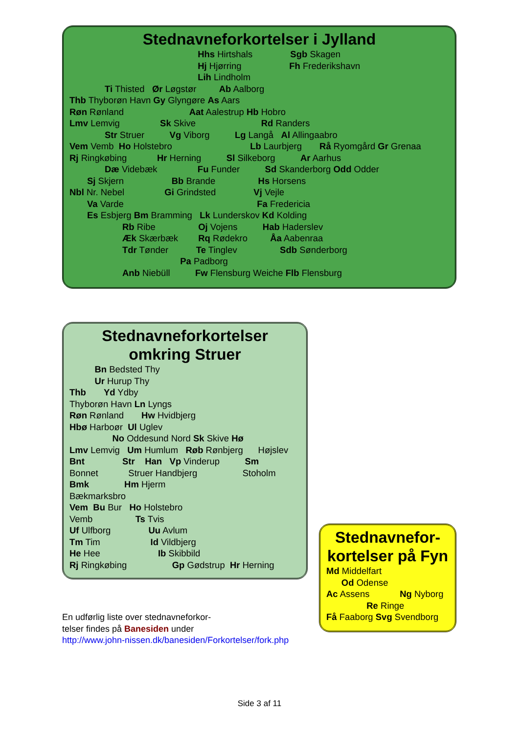Stednavneforkortelser i Jylland
Hhs Hirtshals Sgb Skagen Hj Hjørring Fh Frederikshavn Lih Lindholm Ti Thisted Ør Løgstør Ab Aalborg Thb Thyborøn Havn Gy Glyngøre As Aars Røn Rønland Aat Aalestrup Hb Hobro Lmv Lemvig Sk Skive Rd Randers Str Struer Vg Viborg Lg Langå Al Allingaabro Vem Vemb Ho Holstebro Lb Laurbjerg Rå Ryomgård Gr Grenaa Rj Ringkøbing Hr Herning Sl Silkeborg Ar Aarhus Dæ Videbæk Fu Funder Sd Skanderborg Odd Odder Sj Skjern Bb Brande Hs Horsens Nbl Nr. Nebel Gi Grindsted Vj Vejle Va Varde Fa Fredericia Es Esbjerg Bm Bramming Lk Lunderskov Kd Kolding Rb Ribe Oj Vojens Hab Haderslev Æk Skærbæk Rq Rødekro Åa Aabenraa Tdr Tønder Te Tinglev Sdb Sønderborg Pa Padborg Anb Niebüll Fw Flensburg Weiche Flb Flensburg
Stednavneforkortelser
omkring Struer
Bn Bedsted Thy Ur Hurup Thy Thb Yd Ydby Thyborøn Havn Ln Lyngs Røn Rønland Hw Hvidbjerg Hbø Harboør Ul Uglev No Oddesund Nord Sk Skive Hø Lmv Lemvig Um Humlum Røb Rønbjerg Højslev Bnt Str Han Vp Vinderup Sm Bonnet Struer Handbjerg Stoholm Bmk Hm Hjerm Bækmarksbro Vem Bu Bur Ho Holstebro Vemb Ts Tvis Uf Ulfborg Uu Avlum Tm Tim Id Vildbjerg He Hee Ib Skibbild Rj Ringkøbing Gp Gødstrup Hr Herning
Stednavnefor-
kortelser på Fyn
Md Middelfart Od Odense Ac Assens Ng Nyborg Re Ringe Få Faaborg Svg Svendborg
En udførlig liste over stednavneforkor-
telser findes på Banesiden under
http://www.john-nissen.dk/banesiden/Forkortelser/fork.php
Side 3 af 11